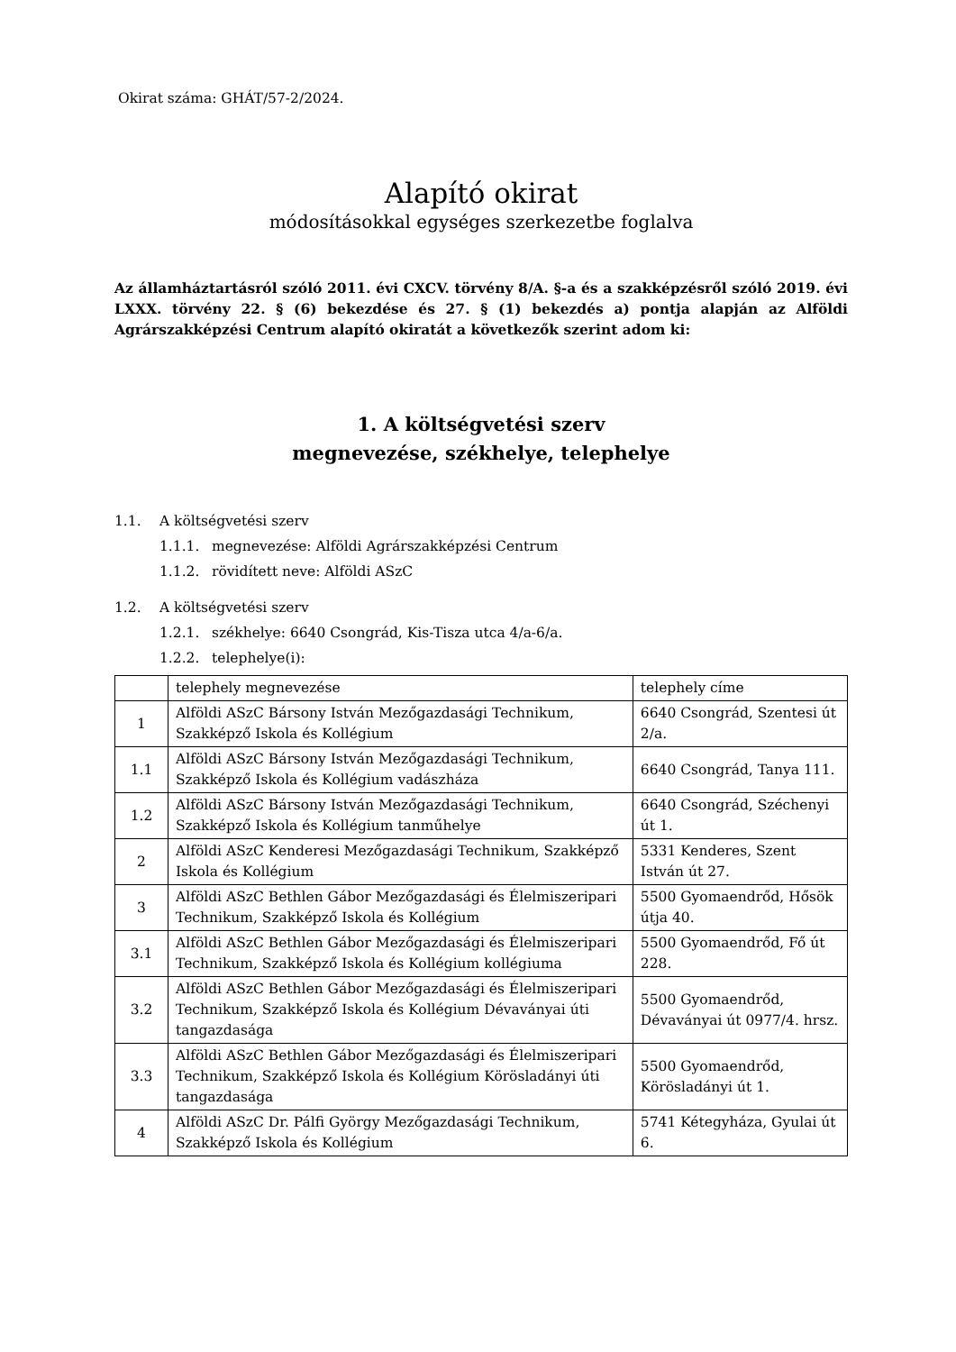Okirat száma: GHÁT/57-2/2024.
Alapító okirat
módosításokkal egységes szerkezetbe foglalva
Az államháztartásról szóló 2011. évi CXCV. törvény 8/A. §-a és a szakképzésről szóló 2019. évi LXXX. törvény 22. § (6) bekezdése és 27. § (1) bekezdés a) pontja alapján az Alföldi Agrárszakképzési Centrum alapító okiratát a következők szerint adom ki:
1. A költségvetési szerv
megnevezése, székhelye, telephelye
1.1. A költségvetési szerv
1.1.1. megnevezése: Alföldi Agrárszakképzési Centrum
1.1.2. rövidített neve: Alföldi ASzC
1.2. A költségvetési szerv
1.2.1. székhelye: 6640 Csongrád, Kis-Tisza utca 4/a-6/a.
1.2.2. telephelye(i):
| | telephely megnevezése | telephely címe |
| 1 | Alföldi ASzC Bársony István Mezőgazdasági Technikum, Szakképző Iskola és Kollégium | 6640 Csongrád, Szentesi út 2/a. |
| 1.1 | Alföldi ASzC Bársony István Mezőgazdasági Technikum, Szakképző Iskola és Kollégium vadászháza | 6640 Csongrád, Tanya 111. |
| 1.2 | Alföldi ASzC Bársony István Mezőgazdasági Technikum, Szakképző Iskola és Kollégium tanműhelye | 6640 Csongrád, Széchenyi út 1. |
| 2 | Alföldi ASzC Kenderesi Mezőgazdasági Technikum, Szakképző Iskola és Kollégium | 5331 Kenderes, Szent István út 27. |
| 3 | Alföldi ASzC Bethlen Gábor Mezőgazdasági és Élelmiszeripari Technikum, Szakképző Iskola és Kollégium | 5500 Gyomaendrőd, Hősök útja 40. |
| 3.1 | Alföldi ASzC Bethlen Gábor Mezőgazdasági és Élelmiszeripari Technikum, Szakképző Iskola és Kollégium kollégiuma | 5500 Gyomaendrőd, Fő út 228. |
| 3.2 | Alföldi ASzC Bethlen Gábor Mezőgazdasági és Élelmiszeripari Technikum, Szakképző Iskola és Kollégium Dévaványai úti tangazdasága | 5500 Gyomaendrőd, Dévaványai út 0977/4. hrsz. |
| 3.3 | Alföldi ASzC Bethlen Gábor Mezőgazdasági és Élelmiszeripari Technikum, Szakképző Iskola és Kollégium Körösladányi úti tangazdasága | 5500 Gyomaendrőd, Körösladányi út 1. |
| 4 | Alföldi ASzC Dr. Pálfi György Mezőgazdasági Technikum, Szakképző Iskola és Kollégium | 5741 Kétegyháza, Gyulai út 6. |